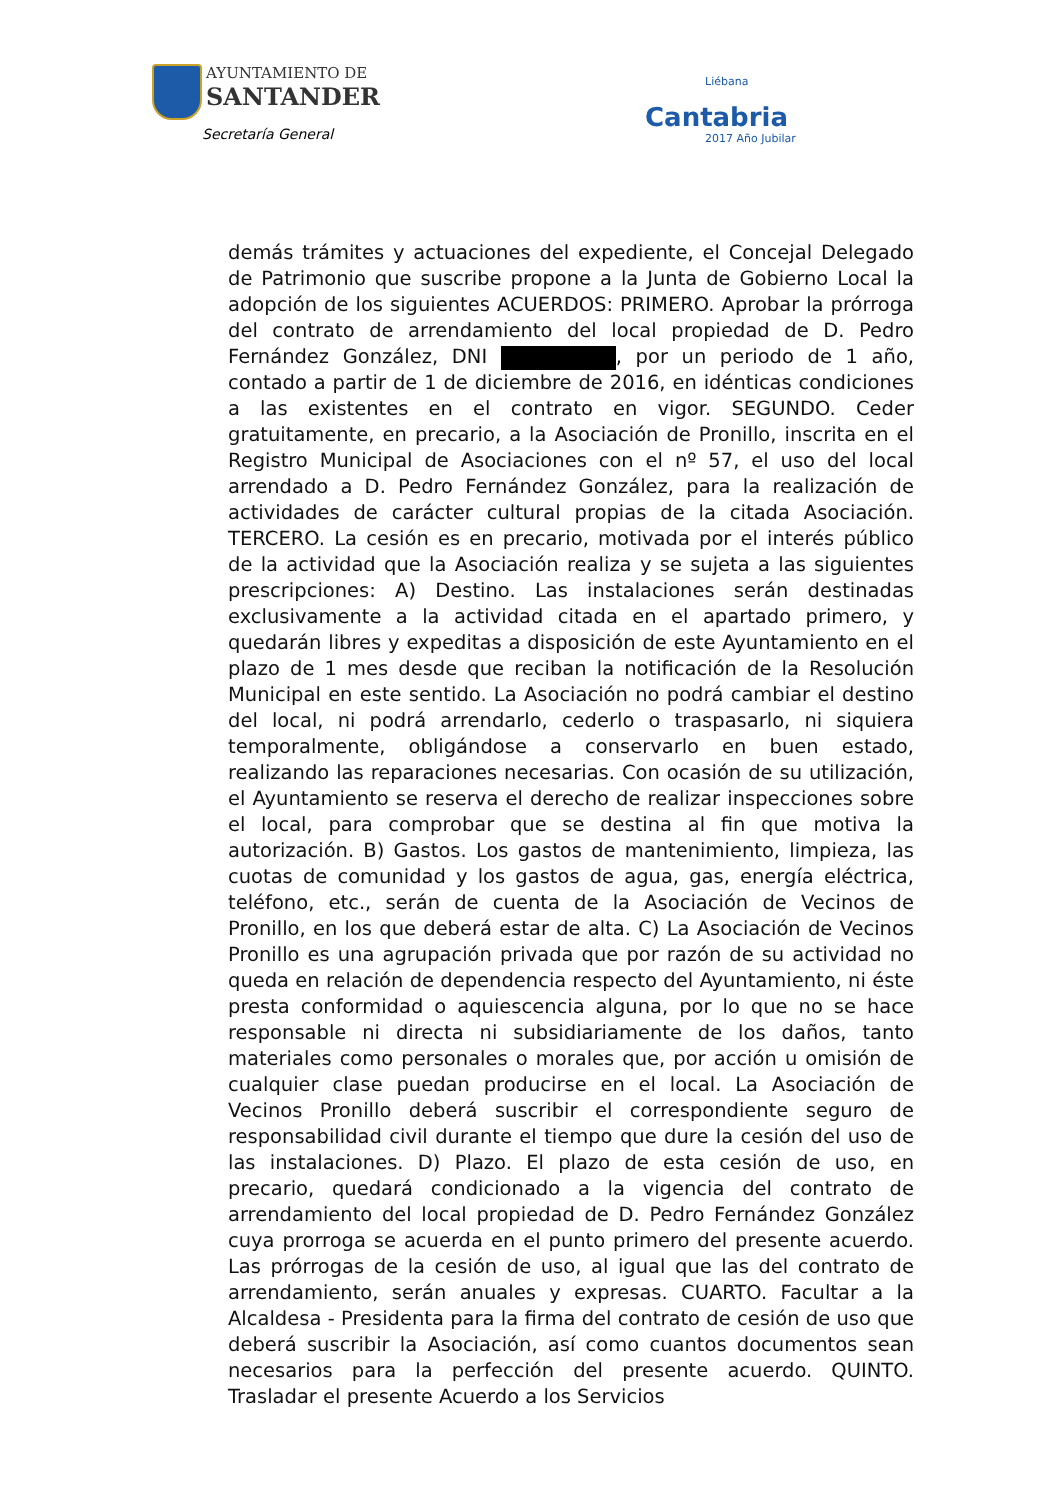AYUNTAMIENTO DE
SANTANDER
Secretaría General
Liébana
Cantabria
2017 Año Jubilar
demás trámites y actuaciones del expediente, el Concejal Delegado de Patrimonio que suscribe propone a la Junta de Gobierno Local la adopción de los siguientes ACUERDOS: PRIMERO. Aprobar la prórroga del contrato de arrendamiento del local propiedad de D. Pedro Fernández González, DNI , por un periodo de 1 año, contado a partir de 1 de diciembre de 2016, en idénticas condiciones a las existentes en el contrato en vigor. SEGUNDO. Ceder gratuitamente, en precario, a la Asociación de Pronillo, inscrita en el Registro Municipal de Asociaciones con el nº 57, el uso del local arrendado a D. Pedro Fernández González, para la realización de actividades de carácter cultural propias de la citada Asociación. TERCERO. La cesión es en precario, motivada por el interés público de la actividad que la Asociación realiza y se sujeta a las siguientes prescripciones: A) Destino. Las instalaciones serán destinadas exclusivamente a la actividad citada en el apartado primero, y quedarán libres y expeditas a disposición de este Ayuntamiento en el plazo de 1 mes desde que reciban la notificación de la Resolución Municipal en este sentido. La Asociación no podrá cambiar el destino del local, ni podrá arrendarlo, cederlo o traspasarlo, ni siquiera temporalmente, obligándose a conservarlo en buen estado, realizando las reparaciones necesarias. Con ocasión de su utilización, el Ayuntamiento se reserva el derecho de realizar inspecciones sobre el local, para comprobar que se destina al fin que motiva la autorización. B) Gastos. Los gastos de mantenimiento, limpieza, las cuotas de comunidad y los gastos de agua, gas, energía eléctrica, teléfono, etc., serán de cuenta de la Asociación de Vecinos de Pronillo, en los que deberá estar de alta. C) La Asociación de Vecinos Pronillo es una agrupación privada que por razón de su actividad no queda en relación de dependencia respecto del Ayuntamiento, ni éste presta conformidad o aquiescencia alguna, por lo que no se hace responsable ni directa ni subsidiariamente de los daños, tanto materiales como personales o morales que, por acción u omisión de cualquier clase puedan producirse en el local. La Asociación de Vecinos Pronillo deberá suscribir el correspondiente seguro de responsabilidad civil durante el tiempo que dure la cesión del uso de las instalaciones. D) Plazo. El plazo de esta cesión de uso, en precario, quedará condicionado a la vigencia del contrato de arrendamiento del local propiedad de D. Pedro Fernández González cuya prorroga se acuerda en el punto primero del presente acuerdo. Las prórrogas de la cesión de uso, al igual que las del contrato de arrendamiento, serán anuales y expresas. CUARTO. Facultar a la Alcaldesa - Presidenta para la firma del contrato de cesión de uso que deberá suscribir la Asociación, así como cuantos documentos sean necesarios para la perfección del presente acuerdo. QUINTO. Trasladar el presente Acuerdo a los Servicios